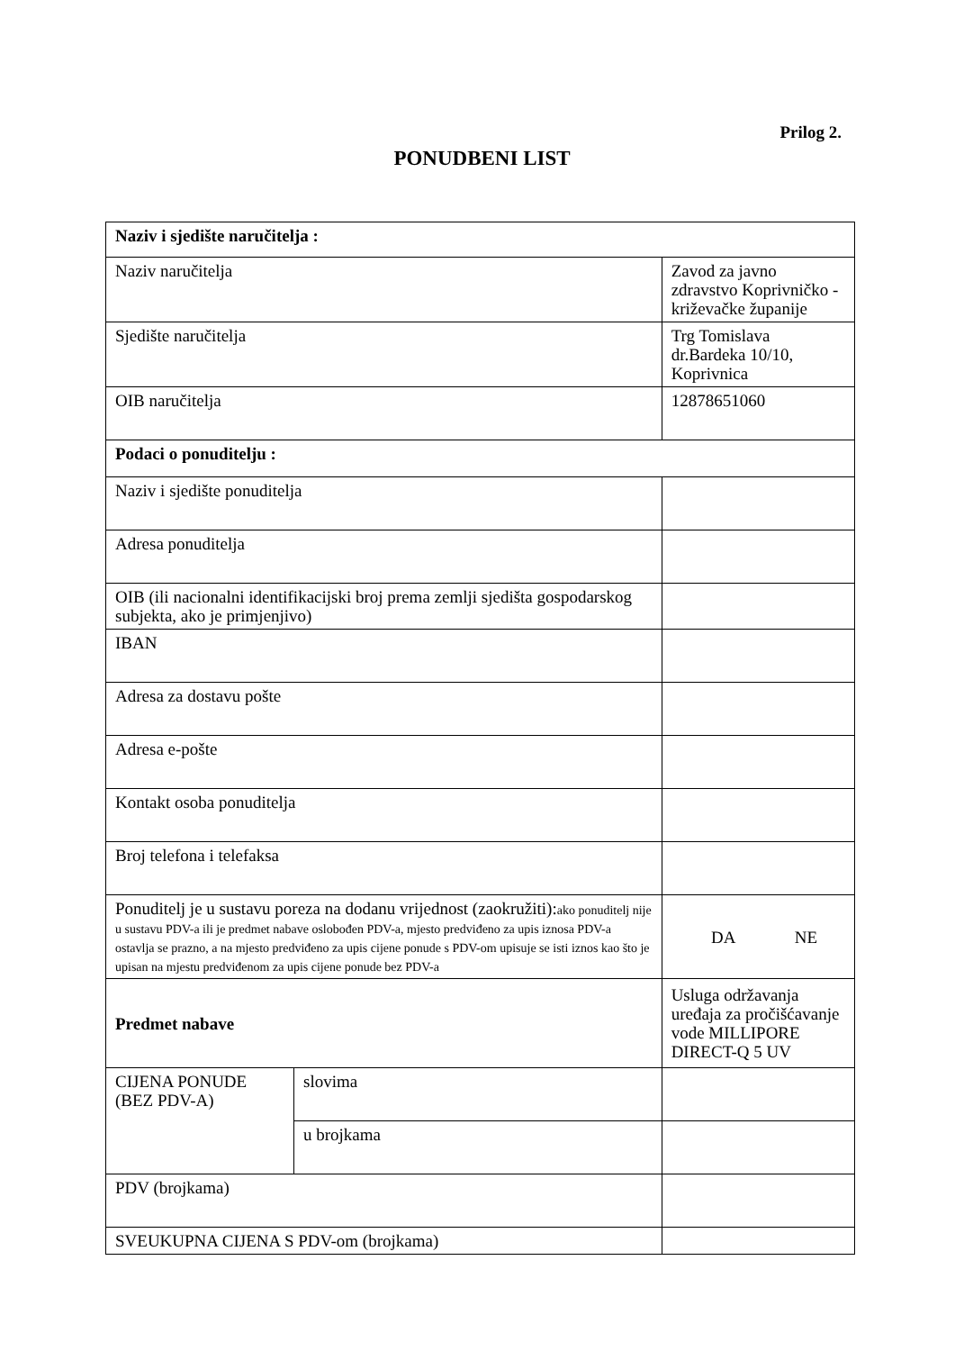Prilog 2.
PONUDBENI LIST
| Naziv i sjedište naručitelja : | | |
| Naziv naručitelja | | Zavod za javno zdravstvo Koprivničko - križevačke županije |
| Sjedište naručitelja | | Trg Tomislava dr.Bardeka 10/10, Koprivnica |
| OIB naručitelja | | 12878651060 |
| Podaci o ponuditelju : | | |
| Naziv i sjedište ponuditelja | | |
| Adresa ponuditelja | | |
| OIB (ili nacionalni identifikacijski broj prema zemlji sjedišta gospodarskog subjekta, ako je primjenjivo) | | |
| IBAN | | |
| Adresa za dostavu pošte | | |
| Adresa e-pošte | | |
| Kontakt osoba ponuditelja | | |
| Broj telefona i telefaksa | | |
| Ponuditelj je u sustavu poreza na dodanu vrijednost (zaokružiti): ako ponuditelj nije u sustavu PDV-a ili je predmet nabave oslobođen PDV-a, mjesto predviđeno za upis iznosa PDV-a ostavlja se prazno, a na mjesto predviđeno za upis cijene ponude s PDV-om upisuje se isti iznos kao što je upisan na mjestu predviđenom za upis cijene ponude bez PDV-a | | DA NE |
| Predmet nabave | | Usluga održavanja uređaja za pročišćavanje vode MILLIPORE DIRECT-Q 5 UV |
| CIJENA PONUDE (BEZ PDV-A) | slovima | |
| | u brojkama | |
| PDV (brojkama) | | |
| SVEUKUPNA CIJENA S PDV-om (brojkama) | | |